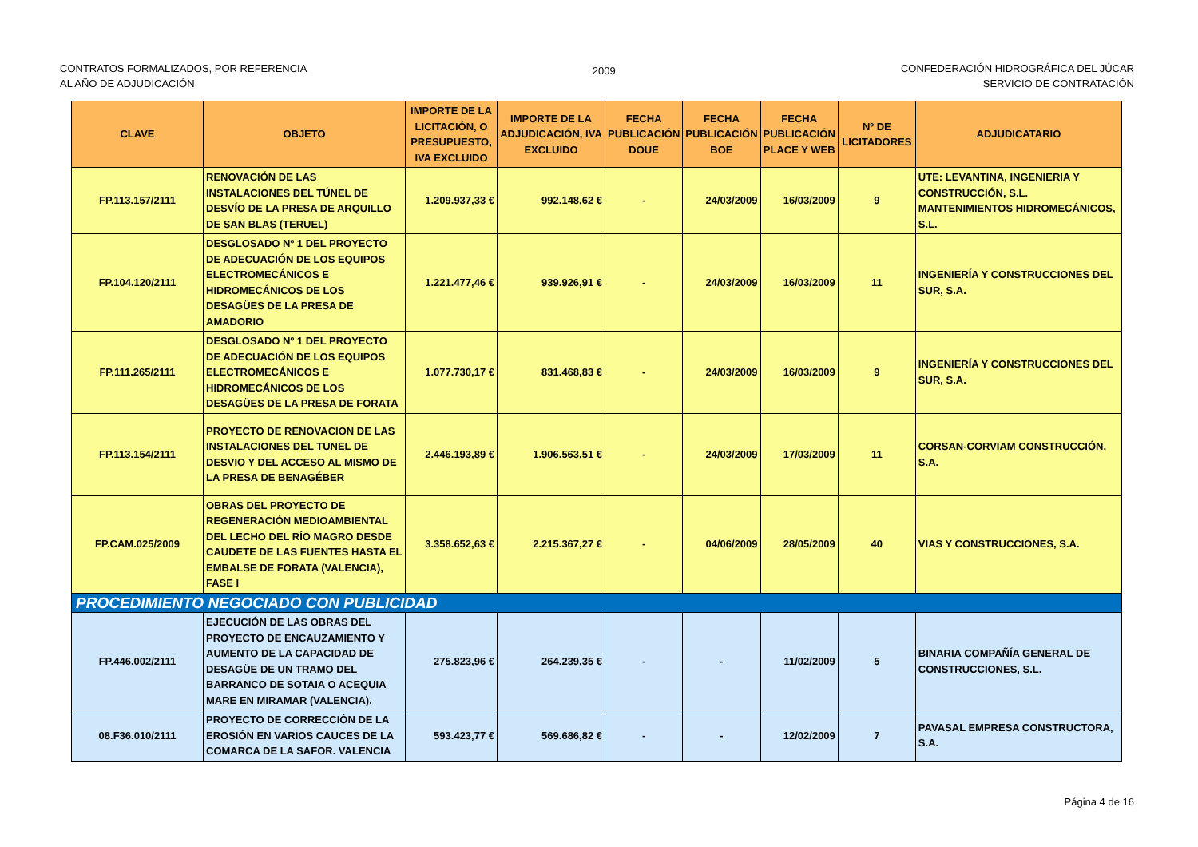CONTRATOS FORMALIZADOS, POR REFERENCIA
AL AÑO DE ADJUDICACIÓN
2009
CONFEDERACIÓN HIDROGRÁFICA DEL JÚCAR
SERVICIO DE CONTRATACIÓN
| CLAVE | OBJETO | IMPORTE DE LA LICITACIÓN, O PRESUPUESTO, IVA EXCLUIDO | IMPORTE DE LA ADJUDICACIÓN, IVA EXCLUIDO | FECHA PUBLICACIÓN DOUE | FECHA PUBLICACIÓN BOE | FECHA PUBLICACIÓN PLACE Y WEB | Nº DE LICITADORES | ADJUDICATARIO |
| --- | --- | --- | --- | --- | --- | --- | --- | --- |
| FP.113.157/2111 | RENOVACIÓN DE LAS INSTALACIONES DEL TÚNEL DE DESVÍO DE LA PRESA DE ARQUILLO DE SAN BLAS (TERUEL) | 1.209.937,33 € | 992.148,62 € | - | 24/03/2009 | 16/03/2009 | 9 | UTE: LEVANTINA, INGENIERIA Y CONSTRUCCIÓN, S.L. MANTENIMIENTOS HIDROMECÁNICOS, S.L. |
| FP.104.120/2111 | DESGLOSADO Nº 1 DEL PROYECTO DE ADECUACIÓN DE LOS EQUIPOS ELECTROMECÁNICOS E HIDROMECÁNICOS DE LOS DESAGÜES DE LA PRESA DE AMADORIO | 1.221.477,46 € | 939.926,91 € | - | 24/03/2009 | 16/03/2009 | 11 | INGENIERÍA Y CONSTRUCCIONES DEL SUR, S.A. |
| FP.111.265/2111 | DESGLOSADO Nº 1 DEL PROYECTO DE ADECUACIÓN DE LOS EQUIPOS ELECTROMECÁNICOS E HIDROMECÁNICOS DE LOS DESAGÜES DE LA PRESA DE FORATA | 1.077.730,17 € | 831.468,83 € | - | 24/03/2009 | 16/03/2009 | 9 | INGENIERÍA Y CONSTRUCCIONES DEL SUR, S.A. |
| FP.113.154/2111 | PROYECTO DE RENOVACION DE LAS INSTALACIONES DEL TUNEL DE DESVIO Y DEL ACCESO AL MISMO DE LA PRESA DE BENAGÉBER | 2.446.193,89 € | 1.906.563,51 € | - | 24/03/2009 | 17/03/2009 | 11 | CORSAN-CORVIAM CONSTRUCCIÓN, S.A. |
| FP.CAM.025/2009 | OBRAS DEL PROYECTO DE REGENERACIÓN MEDIOAMBIENTAL DEL LECHO DEL RÍO MAGRO DESDE CAUDETE DE LAS FUENTES HASTA EL EMBALSE DE FORATA (VALENCIA), FASE I | 3.358.652,63 € | 2.215.367,27 € | - | 04/06/2009 | 28/05/2009 | 40 | VIAS Y CONSTRUCCIONES, S.A. |
| PROCEDIMIENTO NEGOCIADO CON PUBLICIDAD | | | | | | | | |
| FP.446.002/2111 | EJECUCIÓN DE LAS OBRAS DEL PROYECTO DE ENCAUZAMIENTO Y AUMENTO DE LA CAPACIDAD DE DESAGÜE DE UN TRAMO DEL BARRANCO DE SOTAIA O ACEQUIA MARE EN MIRAMAR (VALENCIA). | 275.823,96 € | 264.239,35 € | - | - | 11/02/2009 | 5 | BINARIA COMPAÑÍA GENERAL DE CONSTRUCCIONES, S.L. |
| 08.F36.010/2111 | PROYECTO DE CORRECCIÓN DE LA EROSIÓN EN VARIOS CAUCES DE LA COMARCA DE LA SAFOR. VALENCIA | 593.423,77 € | 569.686,82 € | - | - | 12/02/2009 | 7 | PAVASAL EMPRESA CONSTRUCTORA, S.A. |
Página 4 de 16